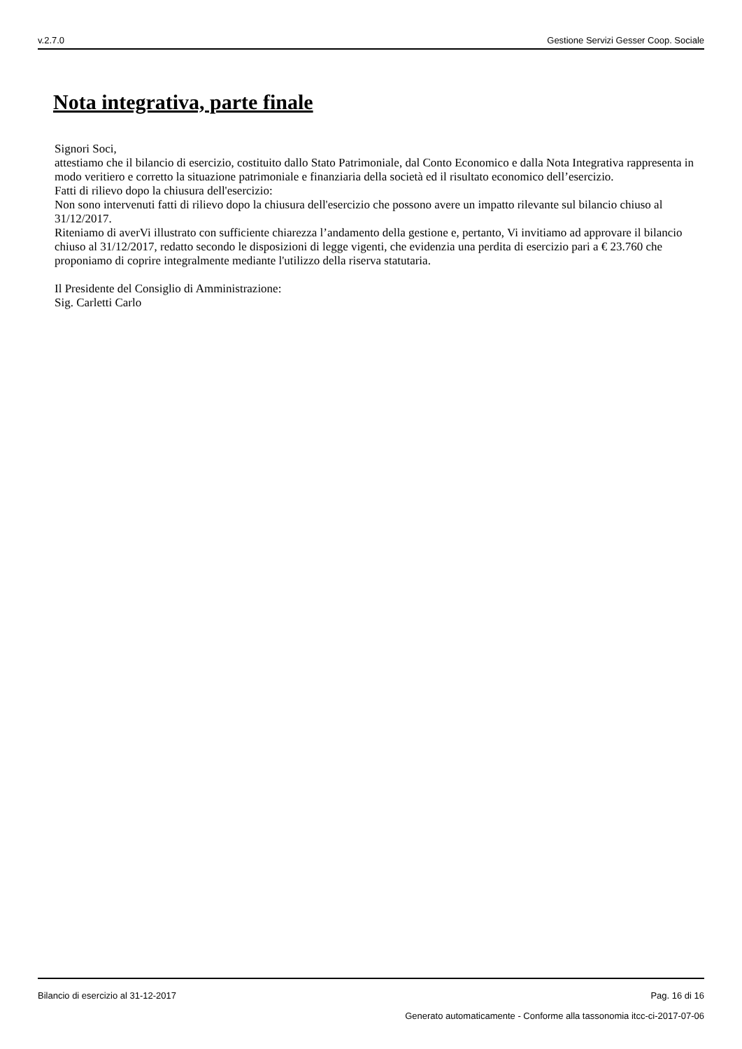v.2.7.0 Gestione Servizi Gesser Coop. Sociale
Nota integrativa, parte finale
Signori Soci,
attestiamo che il bilancio di esercizio, costituito dallo Stato Patrimoniale, dal Conto Economico e dalla Nota Integrativa rappresenta in modo veritiero e corretto la situazione patrimoniale e finanziaria della società ed il risultato economico dell’esercizio.
Fatti di rilievo dopo la chiusura dell'esercizio:
Non sono intervenuti fatti di rilievo dopo la chiusura dell'esercizio che possono avere un impatto rilevante sul bilancio chiuso al 31/12/2017.
Riteniamo di averVi illustrato con sufficiente chiarezza l’andamento della gestione e, pertanto, Vi invitiamo ad approvare il bilancio chiuso al 31/12/2017, redatto secondo le disposizioni di legge vigenti, che evidenzia una perdita di esercizio pari a € 23.760 che proponiamo di coprire integralmente mediante l'utilizzo della riserva statutaria.
Il Presidente del Consiglio di Amministrazione:
Sig. Carletti Carlo
Bilancio di esercizio al 31-12-2017 Pag. 16 di 16
Generato automaticamente - Conforme alla tassonomia itcc-ci-2017-07-06